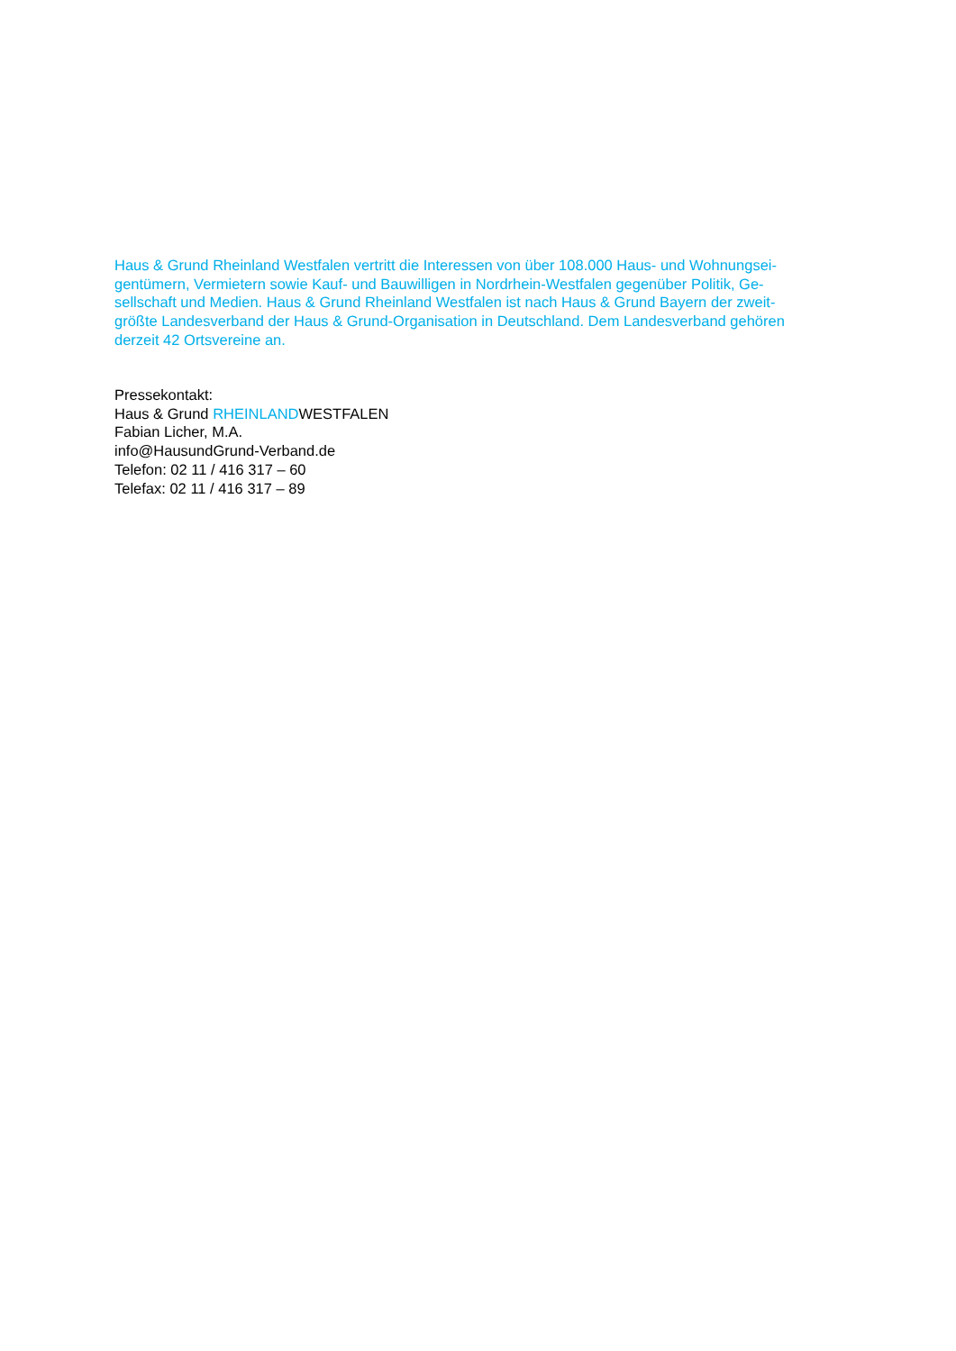Haus & Grund Rheinland Westfalen vertritt die Interessen von über 108.000 Haus- und Wohnungsei-
gentümern, Vermietern sowie Kauf- und Bauwilligen in Nordrhein-Westfalen gegenüber Politik, Ge-
sellschaft und Medien. Haus & Grund Rheinland Westfalen ist nach Haus & Grund Bayern der zweit-
größte Landesverband der Haus & Grund-Organisation in Deutschland. Dem Landesverband gehören
derzeit 42 Ortsvereine an.
Pressekontakt:
Haus & Grund RHEINLANDWESTFALEN
Fabian Licher, M.A.
info@HausundGrund-Verband.de
Telefon: 02 11 / 416 317 – 60
Telefax: 02 11 / 416 317 – 89